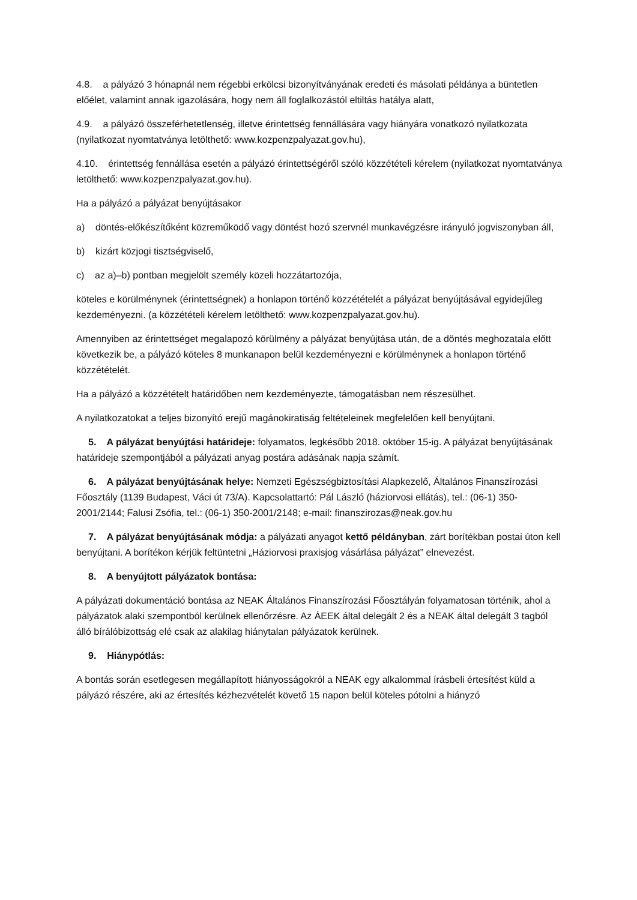4.8. a pályázó 3 hónapnál nem régebbi erkölcsi bizonyítványának eredeti és másolati példánya a büntetlen előélet, valamint annak igazolására, hogy nem áll foglalkozástól eltiltás hatálya alatt,
4.9. a pályázó összeférhetetlenség, illetve érintettség fennállására vagy hiányára vonatkozó nyilatkozata (nyilatkozat nyomtatványa letölthető: www.kozpenzpalyazat.gov.hu),
4.10. érintettség fennállása esetén a pályázó érintettségéről szóló közzétételi kérelem (nyilatkozat nyomtatványa letölthető: www.kozpenzpalyazat.gov.hu).
Ha a pályázó a pályázat benyújtásakor
a) döntés-előkészítőként közreműködő vagy döntést hozó szervnél munkavégzésre irányuló jogviszonyban áll,
b) kizárt közjogi tisztségviselő,
c) az a)–b) pontban megjelölt személy közeli hozzátartozója,
köteles e körülménynek (érintettségnek) a honlapon történő közzétételét a pályázat benyújtásával egyidejűleg kezdeményezni. (a közzétételi kérelem letölthető: www.kozpenzpalyazat.gov.hu).
Amennyiben az érintettséget megalapozó körülmény a pályázat benyújtása után, de a döntés meghozatala előtt következik be, a pályázó köteles 8 munkanapon belül kezdeményezni e körülménynek a honlapon történő közzétételét.
Ha a pályázó a közzétételt határidőben nem kezdeményezte, támogatásban nem részesülhet.
A nyilatkozatokat a teljes bizonyító erejű magánokiratiság feltételeinek megfelelően kell benyújtani.
5. A pályázat benyújtási határideje: folyamatos, legkésőbb 2018. október 15-ig. A pályázat benyújtásának határideje szempontjából a pályázati anyag postára adásának napja számít.
6. A pályázat benyújtásának helye: Nemzeti Egészségbiztosítási Alapkezelő, Általános Finanszírozási Főosztály (1139 Budapest, Váci út 73/A). Kapcsolattartó: Pál László (háziorvosi ellátás), tel.: (06-1) 350-2001/2144; Falusi Zsófia, tel.: (06-1) 350-2001/2148; e-mail: finanszirozas@neak.gov.hu
7. A pályázat benyújtásának módja: a pályázati anyagot kettő példányban, zárt borítékban postai úton kell benyújtani. A borítékon kérjük feltüntetni „Háziorvosi praxisjog vásárlása pályázat” elnevezést.
8. A benyújtott pályázatok bontása:
A pályázati dokumentáció bontása az NEAK Általános Finanszírozási Főosztályán folyamatosan történik, ahol a pályázatok alaki szempontból kerülnek ellenőrzésre. Az ÁEEK által delegált 2 és a NEAK által delegált 3 tagból álló bírálóbizottság elé csak az alakilag hiánytalan pályázatok kerülnek.
9. Hiánypótlás:
A bontás során esetlegesen megállapított hiányosságokról a NEAK egy alkalommal írásbeli értesítést küld a pályázó részére, aki az értesítés kézhezvételét követő 15 napon belül köteles pótolni a hiányzó